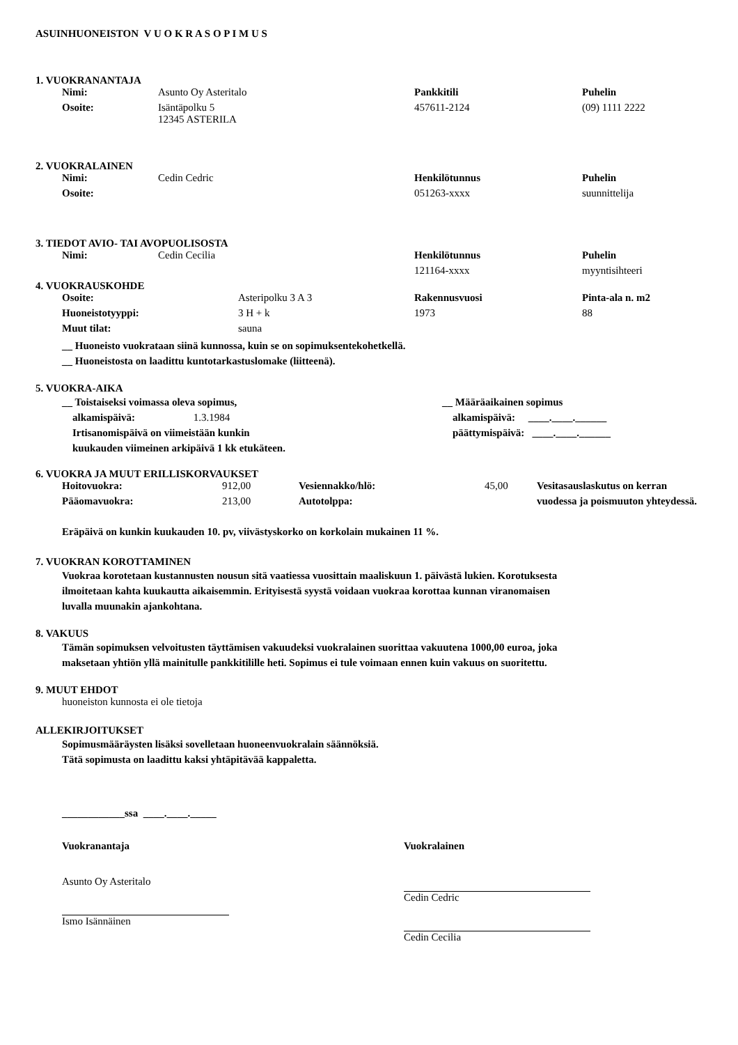ASUINHUONEISTON V U O K R A S O P I M U S
1. VUOKRANANTAJA
| Nimi: | Asunto Oy Asteritalo | Pankkitili | Puhelin |
| Osoite: | Isäntäpolku 5 12345 ASTERILA | 457611-2124 | (09) 1111 2222 |
2. VUOKRALAINEN
| Nimi: | Cedin Cedric | Henkilötunnus | Puhelin |
| Osoite: | | 051263-xxxx | suunnittelija |
3. TIEDOT AVIO- TAI AVOPUOLISOSTA
| Nimi: | Cedin Cecilia | Henkilötunnus | Puhelin |
| | | 121164-xxxx | myyntisihteeri |
4. VUOKRAUSKOHDE
| Osoite: | Asteripolku 3 A 3 | Rakennusvuosi | Pinta-ala n. m2 |
| Huoneistotyyppi: | 3 H + k | 1973 | 88 |
| Muut tilat: | sauna | | |
__ Huoneisto vuokrataan siinä kunnossa, kuin se on sopimuksentekohetkellä.
__ Huoneistosta on laadittu kuntotarkastuslomake (liitteenä).
5. VUOKRA-AIKA
__ Toistaiseksi voimassa oleva sopimus,
alkamispäivä: 1.3.1984
Irtisanomispäivä on viimeistään kunkin
kuukauden viimeinen arkipäivä 1 kk etukäteen.
__ Määräaikainen sopimus
alkamispäivä: ____.____.______
päättymispäivä: ____.____.______
6. VUOKRA JA MUUT ERILLISKORVAUKSET
| Hoitovuokra: | 912,00 | Vesiennakko/hlö: | 45,00 | Vesitasauslaskutus on kerran |
| Pääomavuokra: | 213,00 | Autotolppa: | | vuodessa ja poismuuton yhteydessä. |
Eräpäivä on kunkin kuukauden 10. pv, viivästyskorko on korkolain mukainen 11 %.
7. VUOKRAN KOROTTAMINEN
Vuokraa korotetaan kustannusten nousun sitä vaatiessa vuosittain maaliskuun 1. päivästä lukien. Korotuksesta
ilmoitetaan kahta kuukautta aikaisemmin. Erityisestä syystä voidaan vuokraa korottaa kunnan viranomaisen
luvalla muunakin ajankohtana.
8. VAKUUS
Tämän sopimuksen velvoitusten täyttämisen vakuudeksi vuokralainen suorittaa vakuutena 1000,00 euroa, joka
maksetaan yhtiön yllä mainitulle pankkitilille heti. Sopimus ei tule voimaan ennen kuin vakuus on suoritettu.
9. MUUT EHDOT
huoneiston kunnosta ei ole tietoja
ALLEKIRJOITUKSET
Sopimusmääräysten lisäksi sovelletaan huoneenvuokralain säännöksiä.
Tätä sopimusta on laadittu kaksi yhtäpitävää kappaletta.
____________ssa ____.____._____
Vuokranantaja
Asunto Oy Asteritalo
Ismo Isännäinen
Vuokralainen
Cedin Cedric
Cedin Cecilia